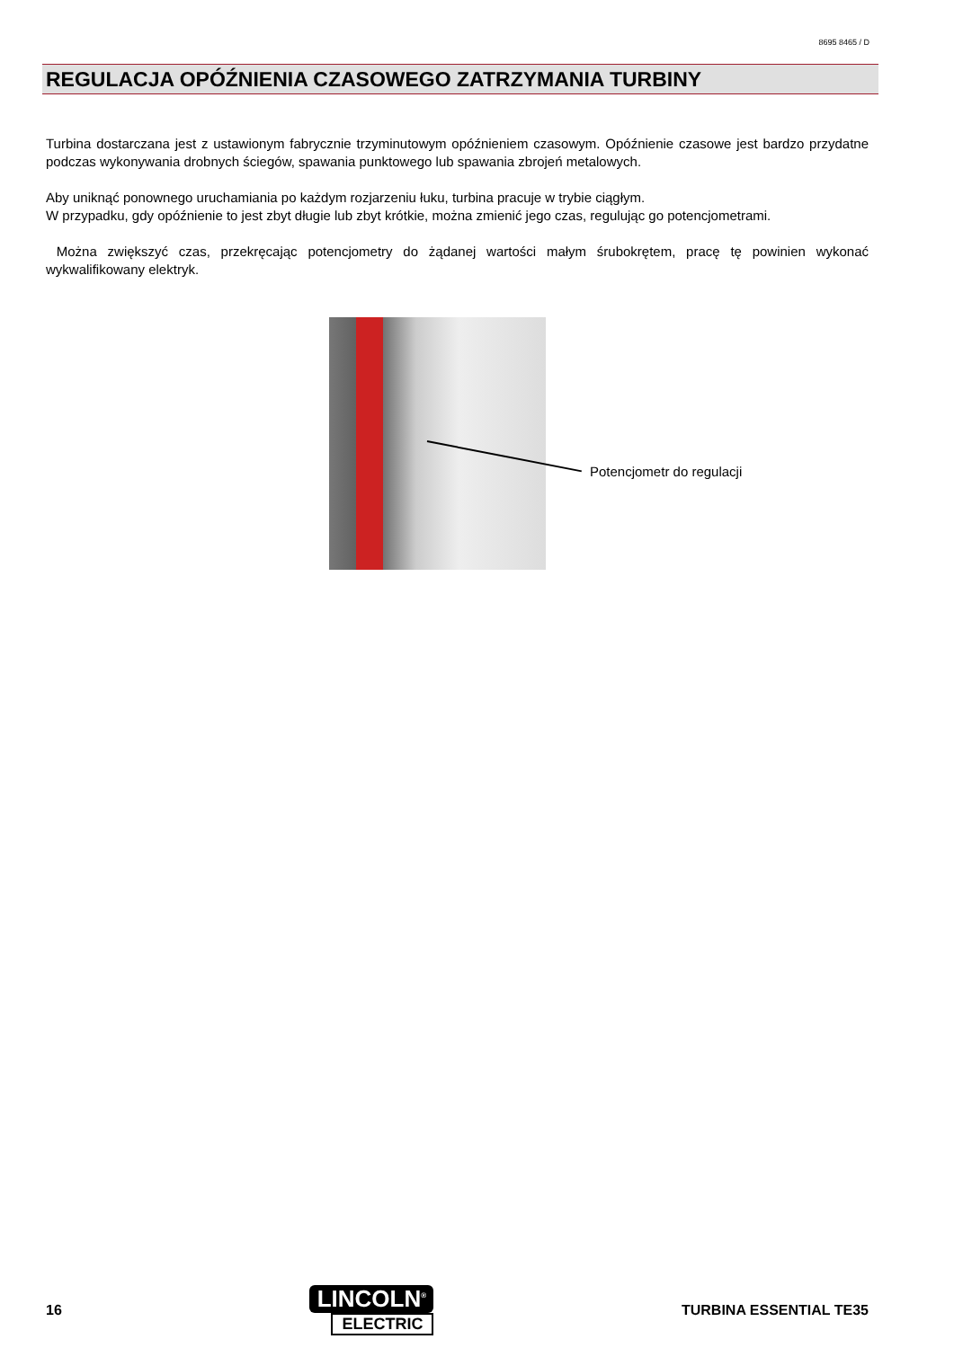8695 8465 / D
REGULACJA OPÓŹNIENIA CZASOWEGO ZATRZYMANIA TURBINY
Turbina dostarczana jest z ustawionym fabrycznie trzyminutowym opóźnieniem czasowym. Opóźnienie czasowe jest bardzo przydatne podczas wykonywania drobnych ściegów, spawania punktowego lub spawania zbrojeń metalowych.
Aby uniknąć ponownego uruchamiania po każdym rozjarzeniu łuku, turbina pracuje w trybie ciągłym.
W przypadku, gdy opóźnienie to jest zbyt długie lub zbyt krótkie, można zmienić jego czas, regulując go potencjometrami.
Można zwiększyć czas, przekręcając potencjometry do żądanej wartości małym śrubokrętem, pracę tę powinien wykonać wykwalifikowany elektryk.
Potencjometr do regulacji
16
LINCOLN<sup>®</sup>
ELECTRIC
TURBINA ESSENTIAL TE35